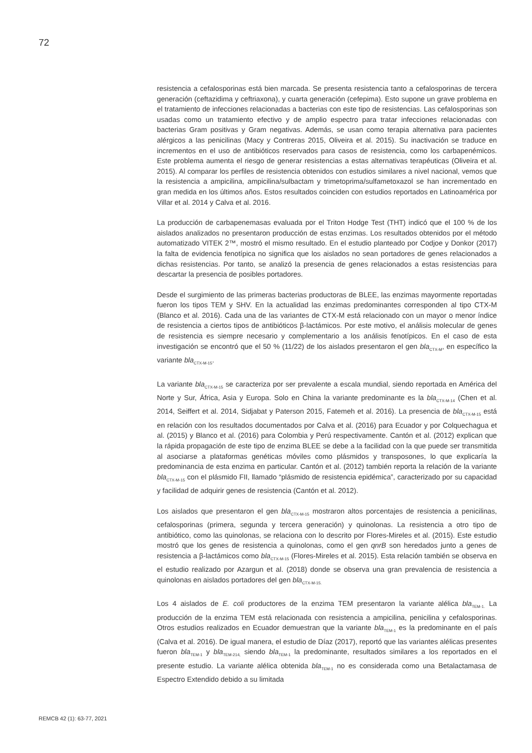72
resistencia a cefalosporinas está bien marcada. Se presenta resistencia tanto a cefalosporinas de tercera generación (ceftazidima y ceftriaxona), y cuarta generación (cefepima). Esto supone un grave problema en el tratamiento de infecciones relacionadas a bacterias con este tipo de resistencias. Las cefalosporinas son usadas como un tratamiento efectivo y de amplio espectro para tratar infecciones relacionadas con bacterias Gram positivas y Gram negativas. Además, se usan como terapia alternativa para pacientes alérgicos a las penicilinas (Macy y Contreras 2015, Oliveira et al. 2015). Su inactivación se traduce en incrementos en el uso de antibióticos reservados para casos de resistencia, como los carbapenémicos. Este problema aumenta el riesgo de generar resistencias a estas alternativas terapéuticas (Oliveira et al. 2015). Al comparar los perfiles de resistencia obtenidos con estudios similares a nivel nacional, vemos que la resistencia a ampicilina, ampicilina/sulbactam y trimetoprima/sulfametoxazol se han incrementado en gran medida en los últimos años. Estos resultados coinciden con estudios reportados en Latinoamérica por Villar et al. 2014 y Calva et al. 2016.
La producción de carbapenemasas evaluada por el Triton Hodge Test (THT) indicó que el 100 % de los aislados analizados no presentaron producción de estas enzimas. Los resultados obtenidos por el método automatizado VITEK 2™, mostró el mismo resultado. En el estudio planteado por Codjoe y Donkor (2017) la falta de evidencia fenotípica no significa que los aislados no sean portadores de genes relacionados a dichas resistencias. Por tanto, se analizó la presencia de genes relacionados a estas resistencias para descartar la presencia de posibles portadores.
Desde el surgimiento de las primeras bacterias productoras de BLEE, las enzimas mayormente reportadas fueron los tipos TEM y SHV. En la actualidad las enzimas predominantes corresponden al tipo CTX-M (Blanco et al. 2016). Cada una de las variantes de CTX-M está relacionado con un mayor o menor índice de resistencia a ciertos tipos de antibióticos β-lactámicos. Por este motivo, el análisis molecular de genes de resistencia es siempre necesario y complementario a los análisis fenotípicos. En el caso de esta investigación se encontró que el 50 % (11/22) de los aislados presentaron el gen bla<sub>CTX-M</sub>, en específico la variante bla<sub>CTX-M-15</sub>.
La variante bla<sub>CTX-M-15</sub> se caracteriza por ser prevalente a escala mundial, siendo reportada en América del Norte y Sur, África, Asia y Europa. Solo en China la variante predominante es la bla<sub>CTX-M-14</sub> (Chen et al. 2014, Seiffert et al. 2014, Sidjabat y Paterson 2015, Fatemeh et al. 2016). La presencia de bla<sub>CTX-M-15</sub> está en relación con los resultados documentados por Calva et al. (2016) para Ecuador y por Colquechagua et al. (2015) y Blanco et al. (2016) para Colombia y Perú respectivamente. Cantón et al. (2012) explican que la rápida propagación de este tipo de enzima BLEE se debe a la facilidad con la que puede ser transmitida al asociarse a plataformas genéticas móviles como plásmidos y transposones, lo que explicaría la predominancia de esta enzima en particular. Cantón et al. (2012) también reporta la relación de la variante bla<sub>CTX-M-15</sub> con el plásmido FII, llamado “plásmido de resistencia epidémica”, caracterizado por su capacidad y facilidad de adquirir genes de resistencia (Cantón et al. 2012).
Los aislados que presentaron el gen bla<sub>CTX-M-15</sub> mostraron altos porcentajes de resistencia a penicilinas, cefalosporinas (primera, segunda y tercera generación) y quinolonas. La resistencia a otro tipo de antibiótico, como las quinolonas, se relaciona con lo descrito por Flores-Mireles et al. (2015). Este estudio mostró que los genes de resistencia a quinolonas, como el gen qnrB son heredados junto a genes de resistencia a β-lactámicos como bla<sub>CTX-M-15</sub> (Flores-Mireles et al. 2015). Esta relación también se observa en el estudio realizado por Azargun et al. (2018) donde se observa una gran prevalencia de resistencia a quinolonas en aislados portadores del gen bla<sub>CTX-M-15.</sub>
Los 4 aislados de E. coli productores de la enzima TEM presentaron la variante alélica bla<sub>TEM-1.</sub> La producción de la enzima TEM está relacionada con resistencia a ampicilina, penicilina y cefalosporinas. Otros estudios realizados en Ecuador demuestran que la variante bla<sub>TEM-1</sub> es la predominante en el país (Calva et al. 2016). De igual manera, el estudio de Díaz (2017), reportó que las variantes alélicas presentes fueron bla<sub>TEM-1</sub> y bla<sub>TEM-214,</sub> siendo bla<sub>TEM-1</sub> la predominante, resultados similares a los reportados en el presente estudio. La variante alélica obtenida bla<sub>TEM-1</sub> no es considerada como una Betalactamasa de Espectro Extendido debido a su limitada
REMCB 42 (1): 63-77, 2021